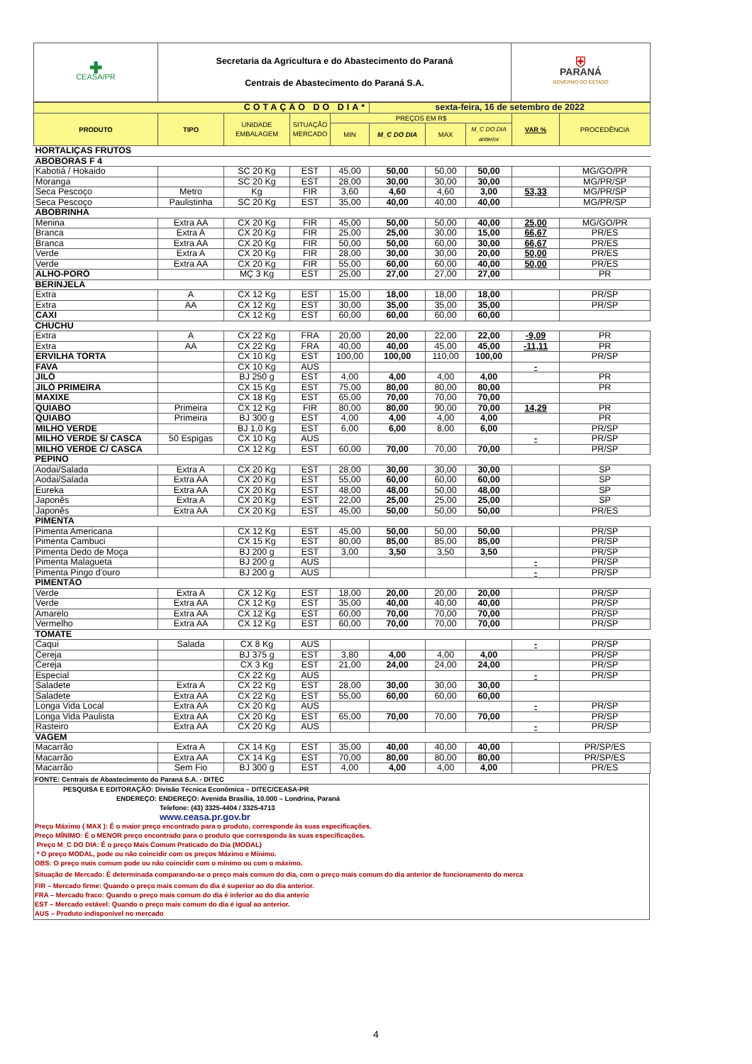| ✚ CEASA/PR | Secretaria da Agricultura e do Abastecimento do Paraná Centrais de Abastecimento do Paraná S.A. | ⛨ PARANÁ GOVERNO DO ESTADO |
| COTAÇÃO DO DIA* | | | | | sexta-feira, 16 de setembro de 2022 | | | | |
| PRODUTO | TIPO | UNIDADE EMBALAGEM | SITUAÇÃO MERCADO | PREÇOS EM R$ | | | | VAR % | PROCEDÊNCIA |
| | | | | MIN | M_C DO DIA | MAX | M_C DO DIA anterior | | |
| HORTALIÇAS FRUTOS | | | | | | | | | |
| ABOBORAS F 4 | | | | | | | | | |
| Kabotiá / Hokaido | | SC 20 Kg | EST | 45,00 | 50,00 | 50,00 | 50,00 | | MG/GO/PR |
| Moranga | | SC 20 Kg | EST | 28,00 | 30,00 | 30,00 | 30,00 | | MG/PR/SP |
| Seca Pescoço | Metro | Kg | FIR | 3,60 | 4,60 | 4,60 | 3,00 | 53,33 | MG/PR/SP |
| Seca Pescoço | Paulistinha | SC 20 Kg | EST | 35,00 | 40,00 | 40,00 | 40,00 | | MG/PR/SP |
| ABOBRINHA | | | | | | | | | |
| Menina | Extra AA | CX 20 Kg | FIR | 45,00 | 50,00 | 50,00 | 40,00 | 25,00 | MG/GO/PR |
| Branca | Extra A | CX 20 Kg | FIR | 25,00 | 25,00 | 30,00 | 15,00 | 66,67 | PR/ES |
| Branca | Extra AA | CX 20 Kg | FIR | 50,00 | 50,00 | 60,00 | 30,00 | 66,67 | PR/ES |
| Verde | Extra A | CX 20 Kg | FIR | 28,00 | 30,00 | 30,00 | 20,00 | 50,00 | PR/ES |
| Verde | Extra AA | CX 20 Kg | FIR | 55,00 | 60,00 | 60,00 | 40,00 | 50,00 | PR/ES |
| ALHO-PORÓ | | MÇ 3 Kg | EST | 25,00 | 27,00 | 27,00 | 27,00 | | PR |
| BERINJELA | | | | | | | | | |
| Extra | A | CX 12 Kg | EST | 15,00 | 18,00 | 18,00 | 18,00 | | PR/SP |
| Extra | AA | CX 12 Kg | EST | 30,00 | 35,00 | 35,00 | 35,00 | | PR/SP |
| CAXI | | CX 12 Kg | EST | 60,00 | 60,00 | 60,00 | 60,00 | | |
| CHUCHU | | | | | | | | | |
| Extra | A | CX 22 Kg | FRA | 20,00 | 20,00 | 22,00 | 22,00 | -9,09 | PR |
| Extra | AA | CX 22 Kg | FRA | 40,00 | 40,00 | 45,00 | 45,00 | -11,11 | PR |
| ERVILHA TORTA | | CX 10 Kg | EST | 100,00 | 100,00 | 110,00 | 100,00 | | PR/SP |
| FAVA | | CX 10 Kg | AUS | | | | | - | |
| JILÓ | | BJ 250 g | EST | 4,00 | 4,00 | 4,00 | 4,00 | | PR |
| JILÓ PRIMEIRA | | CX 15 Kg | EST | 75,00 | 80,00 | 80,00 | 80,00 | | PR |
| MAXIXE | | CX 18 Kg | EST | 65,00 | 70,00 | 70,00 | 70,00 | | |
| QUIABO | Primeira | CX 12 Kg | FIR | 80,00 | 80,00 | 90,00 | 70,00 | 14,29 | PR |
| QUIABO | Primeira | BJ 300 g | EST | 4,00 | 4,00 | 4,00 | 4,00 | | PR |
| MILHO VERDE | | BJ 1,0 Kg | EST | 6,00 | 6,00 | 8,00 | 6,00 | | PR/SP |
| MILHO VERDE S/ CASCA | 50 Espigas | CX 10 Kg | AUS | | | | | - | PR/SP |
| MILHO VERDE C/ CASCA | | CX 12 Kg | EST | 60,00 | 70,00 | 70,00 | 70,00 | | PR/SP |
| PEPINO | | | | | | | | | |
| Aodai/Salada | Extra A | CX 20 Kg | EST | 28,00 | 30,00 | 30,00 | 30,00 | | SP |
| Aodai/Salada | Extra AA | CX 20 Kg | EST | 55,00 | 60,00 | 60,00 | 60,00 | | SP |
| Eureka | Extra AA | CX 20 Kg | EST | 48,00 | 48,00 | 50,00 | 48,00 | | SP |
| Japonês | Extra A | CX 20 Kg | EST | 22,00 | 25,00 | 25,00 | 25,00 | | SP |
| Japonês | Extra AA | CX 20 Kg | EST | 45,00 | 50,00 | 50,00 | 50,00 | | PR/ES |
| PIMENTA | | | | | | | | | |
| Pimenta Americana | | CX 12 Kg | EST | 45,00 | 50,00 | 50,00 | 50,00 | | PR/SP |
| Pimenta Cambuci | | CX 15 Kg | EST | 80,00 | 85,00 | 85,00 | 85,00 | | PR/SP |
| Pimenta Dedo de Moça | | BJ 200 g | EST | 3,00 | 3,50 | 3,50 | 3,50 | | PR/SP |
| Pimenta Malagueta | | BJ 200 g | AUS | | | | | - | PR/SP |
| Pimenta Pingo d'ouro | | BJ 200 g | AUS | | | | | - | PR/SP |
| PIMENTÃO | | | | | | | | | |
| Verde | Extra A | CX 12 Kg | EST | 18,00 | 20,00 | 20,00 | 20,00 | | PR/SP |
| Verde | Extra AA | CX 12 Kg | EST | 35,00 | 40,00 | 40,00 | 40,00 | | PR/SP |
| Amarelo | Extra AA | CX 12 Kg | EST | 60,00 | 70,00 | 70,00 | 70,00 | | PR/SP |
| Vermelho | Extra AA | CX 12 Kg | EST | 60,00 | 70,00 | 70,00 | 70,00 | | PR/SP |
| TOMATE | | | | | | | | | |
| Caqui | Salada | CX 8 Kg | AUS | | | | | - | PR/SP |
| Cereja | | BJ 375 g | EST | 3,80 | 4,00 | 4,00 | 4,00 | | PR/SP |
| Cereja | | CX 3 Kg | EST | 21,00 | 24,00 | 24,00 | 24,00 | | PR/SP |
| Especial | | CX 22 Kg | AUS | | | | | - | PR/SP |
| Saladete | Extra A | CX 22 Kg | EST | 28,00 | 30,00 | 30,00 | 30,00 | | |
| Saladete | Extra AA | CX 22 Kg | EST | 55,00 | 60,00 | 60,00 | 60,00 | | |
| Longa Vida Local | Extra AA | CX 20 Kg | AUS | | | | | - | PR/SP |
| Longa Vida Paulista | Extra AA | CX 20 Kg | EST | 65,00 | 70,00 | 70,00 | 70,00 | | PR/SP |
| Rasteiro | Extra AA | CX 20 Kg | AUS | | | | | - | PR/SP |
| VAGEM | | | | | | | | | |
| Macarrão | Extra A | CX 14 Kg | EST | 35,00 | 40,00 | 40,00 | 40,00 | | PR/SP/ES |
| Macarrão | Extra AA | CX 14 Kg | EST | 70,00 | 80,00 | 80,00 | 80,00 | | PR/SP/ES |
| Macarrão | Sem Fio | BJ 300 g | EST | 4,00 | 4,00 | 4,00 | 4,00 | | PR/ES |
FONTE: Centrais de Abastecimento do Paraná S.A. - DITEC
PESQUISA E EDITORAÇÃO: Divisão Técnica Econômica – DITEC/CEASA-PR
ENDEREÇO: ENDEREÇO: Avenida Brasília, 10.000 – Londrina, Paraná
Telefone: (43) 3325-4404 / 3325-4713
www.ceasa.pr.gov.br
Preço Máximo ( MAX ): É o maior preço encontrado para o produto, corresponde às suas especificações.
Preço MÍNIMO: É o MENOR preço encontrado para o produto que corresponda às suas especificações.
Preço M_C DO DIA: É o preço Mais Comum Praticado do Dia (MODAL)
* O preço MODAL, pode ou não coincidir com os preços Máximo e Mínimo.
OBS: O preço mais comum pode ou não coincidir com o mínimo ou com o máximo.
Situação de Mercado: É determinada comparando-se o preço mais comum do dia, com o preço mais comum do dia anterior de funcionamento do merca
FIR – Mercado firme: Quando o preço mais comum do dia é superior ao do dia anterior.
FRA – Mercado fraco: Quando o preço mais comum do dia é inferior ao do dia anterio
EST – Mercado estável: Quando o preço mais comum do dia é igual ao anterior.
AUS – Produto indisponível no mercado
4